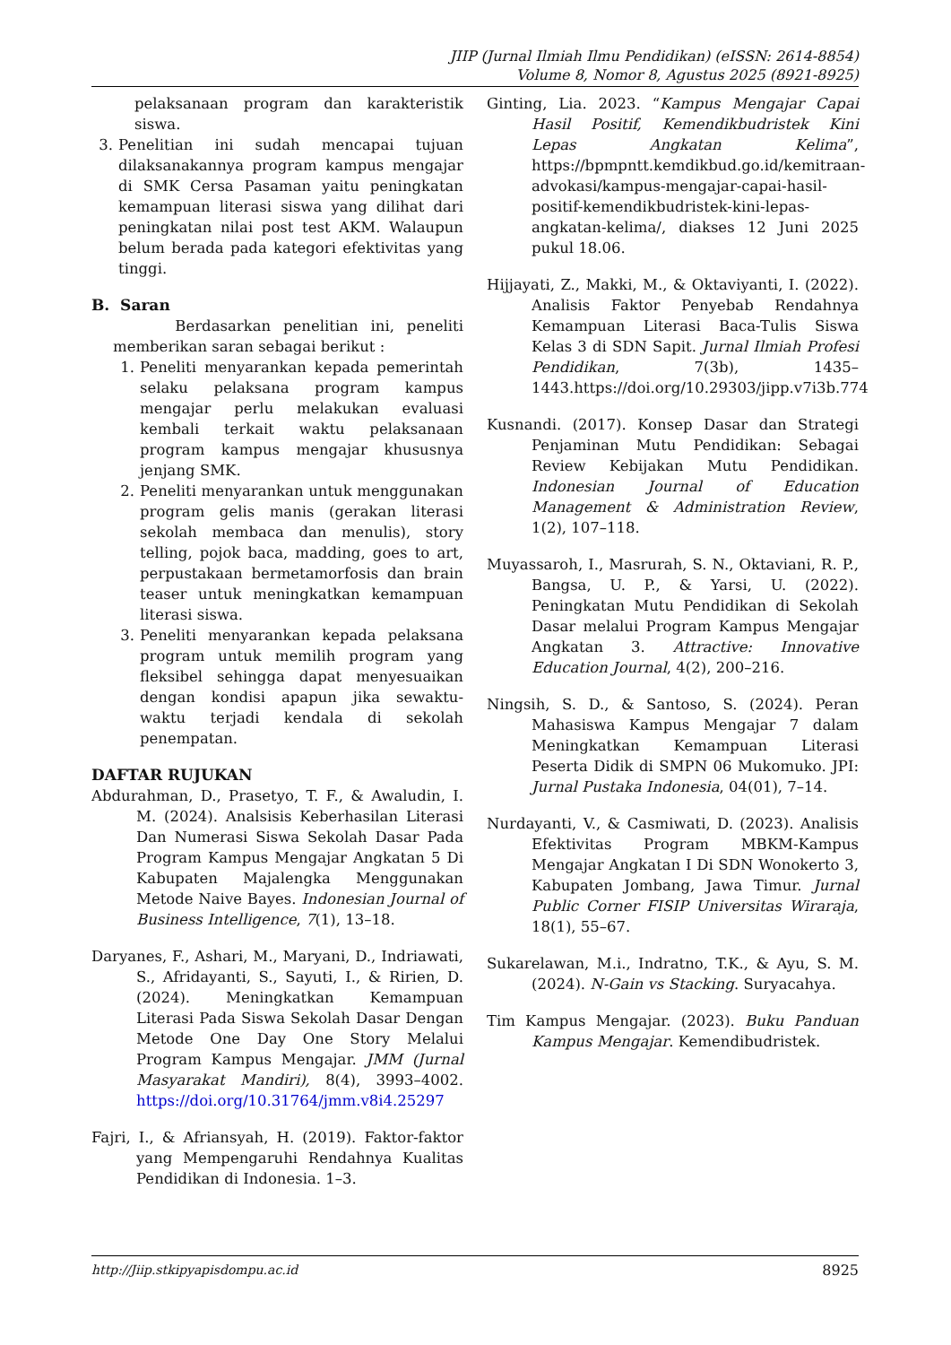JIIP (Jurnal Ilmiah Ilmu Pendidikan) (eISSN: 2614-8854)
Volume 8, Nomor 8, Agustus 2025 (8921-8925)
pelaksanaan program dan karakteristik siswa.
3. Penelitian ini sudah mencapai tujuan dilaksanakannya program kampus mengajar di SMK Cersa Pasaman yaitu peningkatan kemampuan literasi siswa yang dilihat dari peningkatan nilai post test AKM. Walaupun belum berada pada kategori efektivitas yang tinggi.
B. Saran
Berdasarkan penelitian ini, peneliti memberikan saran sebagai berikut :
1. Peneliti menyarankan kepada pemerintah selaku pelaksana program kampus mengajar perlu melakukan evaluasi kembali terkait waktu pelaksanaan program kampus mengajar khususnya jenjang SMK.
2. Peneliti menyarankan untuk menggunakan program gelis manis (gerakan literasi sekolah membaca dan menulis), story telling, pojok baca, madding, goes to art, perpustakaan bermetamorfosis dan brain teaser untuk meningkatkan kemampuan literasi siswa.
3. Peneliti menyarankan kepada pelaksana program untuk memilih program yang fleksibel sehingga dapat menyesuaikan dengan kondisi apapun jika sewaktu-waktu terjadi kendala di sekolah penempatan.
DAFTAR RUJUKAN
Abdurahman, D., Prasetyo, T. F., & Awaludin, I. M. (2024). Analsisis Keberhasilan Literasi Dan Numerasi Siswa Sekolah Dasar Pada Program Kampus Mengajar Angkatan 5 Di Kabupaten Majalengka Menggunakan Metode Naive Bayes. Indonesian Journal of Business Intelligence, 7(1), 13–18.
Daryanes, F., Ashari, M., Maryani, D., Indriawati, S., Afridayanti, S., Sayuti, I., & Ririen, D. (2024). Meningkatkan Kemampuan Literasi Pada Siswa Sekolah Dasar Dengan Metode One Day One Story Melalui Program Kampus Mengajar. JMM (Jurnal Masyarakat Mandiri), 8(4), 3993–4002. https://doi.org/10.31764/jmm.v8i4.25297
Fajri, I., & Afriansyah, H. (2019). Faktor-faktor yang Mempengaruhi Rendahnya Kualitas Pendidikan di Indonesia. 1–3.
Ginting, Lia. 2023. “Kampus Mengajar Capai Hasil Positif, Kemendikbudristek Kini Lepas Angkatan Kelima”, https://bpmpntt.kemdikbud.go.id/kemitraan-advokasi/kampus-mengajar-capai-hasil-positif-kemendikbudristek-kini-lepas-angkatan-kelima/, diakses 12 Juni 2025 pukul 18.06.
Hijjayati, Z., Makki, M., & Oktaviyanti, I. (2022). Analisis Faktor Penyebab Rendahnya Kemampuan Literasi Baca-Tulis Siswa Kelas 3 di SDN Sapit. Jurnal Ilmiah Profesi Pendidikan, 7(3b), 1435–1443.https://doi.org/10.29303/jipp.v7i3b.774
Kusnandi. (2017). Konsep Dasar dan Strategi Penjaminan Mutu Pendidikan: Sebagai Review Kebijakan Mutu Pendidikan. Indonesian Journal of Education Management & Administration Review, 1(2), 107–118.
Muyassaroh, I., Masrurah, S. N., Oktaviani, R. P., Bangsa, U. P., & Yarsi, U. (2022). Peningkatan Mutu Pendidikan di Sekolah Dasar melalui Program Kampus Mengajar Angkatan 3. Attractive: Innovative Education Journal, 4(2), 200–216.
Ningsih, S. D., & Santoso, S. (2024). Peran Mahasiswa Kampus Mengajar 7 dalam Meningkatkan Kemampuan Literasi Peserta Didik di SMPN 06 Mukomuko. JPI: Jurnal Pustaka Indonesia, 04(01), 7–14.
Nurdayanti, V., & Casmiwati, D. (2023). Analisis Efektivitas Program MBKM-Kampus Mengajar Angkatan I Di SDN Wonokerto 3, Kabupaten Jombang, Jawa Timur. Jurnal Public Corner FISIP Universitas Wiraraja, 18(1), 55–67.
Sukarelawan, M.i., Indratno, T.K., & Ayu, S. M. (2024). N-Gain vs Stacking. Suryacahya.
Tim Kampus Mengajar. (2023). Buku Panduan Kampus Mengajar. Kemendibudristek.
http://Jiip.stkipyapisdompu.ac.id 8925